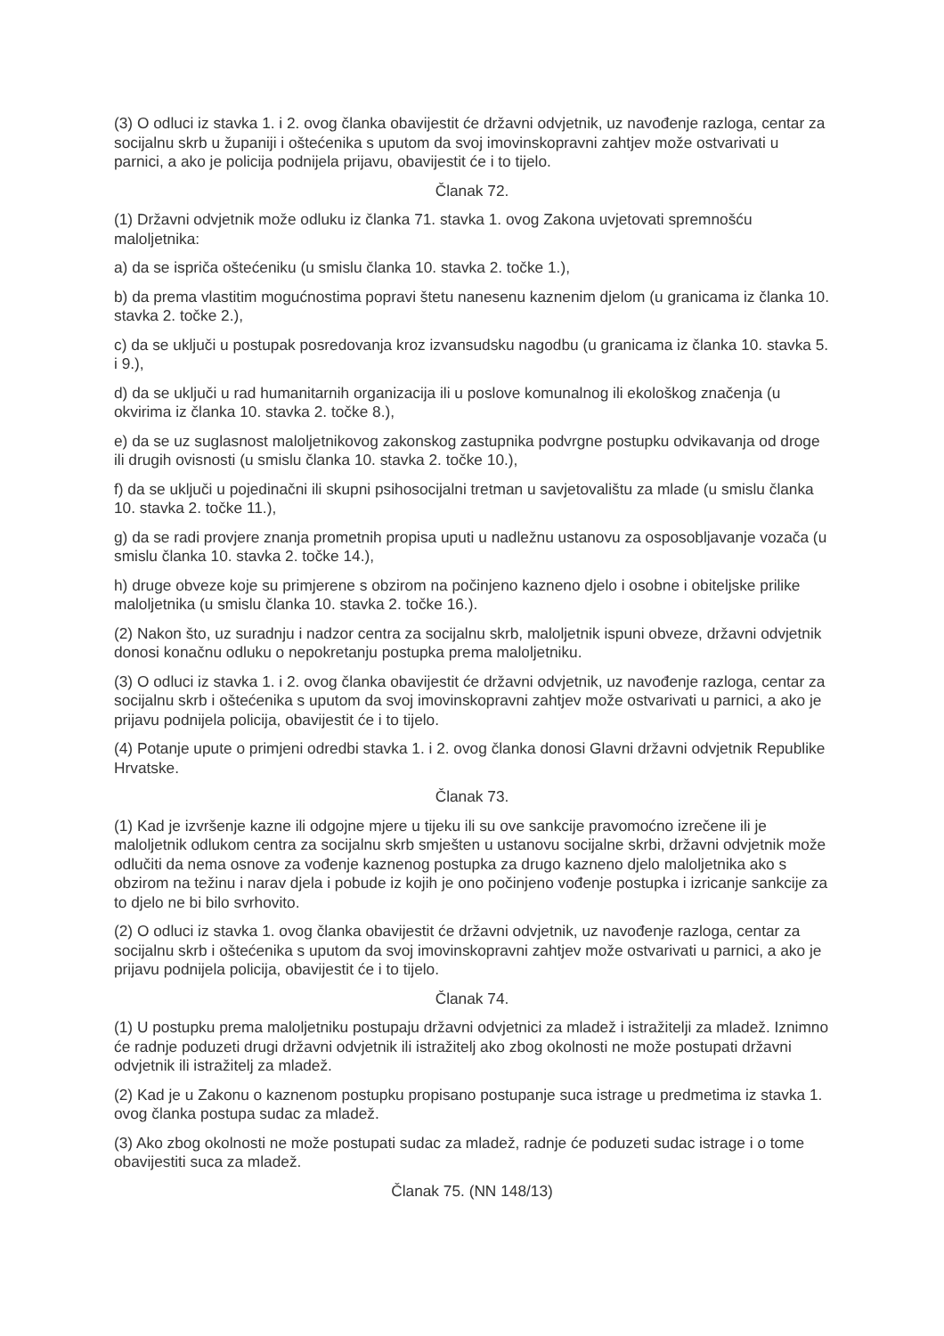(3) O odluci iz stavka 1. i 2. ovog članka obavijestit će državni odvjetnik, uz navođenje razloga, centar za socijalnu skrb u županiji i oštećenika s uputom da svoj imovinskopravni zahtjev može ostvarivati u parnici, a ako je policija podnijela prijavu, obavijestit će i to tijelo.
Članak 72.
(1) Državni odvjetnik može odluku iz članka 71. stavka 1. ovog Zakona uvjetovati spremnošću maloljetnika:
a) da se ispriča oštećeniku (u smislu članka 10. stavka 2. točke 1.),
b) da prema vlastitim mogućnostima popravi štetu nanesenu kaznenim djelom (u granicama iz članka 10. stavka 2. točke 2.),
c) da se uključi u postupak posredovanja kroz izvansudsku nagodbu (u granicama iz članka 10. stavka 5. i 9.),
d) da se uključi u rad humanitarnih organizacija ili u poslove komunalnog ili ekološkog značenja (u okvirima iz članka 10. stavka 2. točke 8.),
e) da se uz suglasnost maloljetnikovog zakonskog zastupnika podvrgne postupku odvikavanja od droge ili drugih ovisnosti (u smislu članka 10. stavka 2. točke 10.),
f) da se uključi u pojedinačni ili skupni psihosocijalni tretman u savjetovalištu za mlade (u smislu članka 10. stavka 2. točke 11.),
g) da se radi provjere znanja prometnih propisa uputi u nadležnu ustanovu za osposobljavanje vozača (u smislu članka 10. stavka 2. točke 14.),
h) druge obveze koje su primjerene s obzirom na počinjeno kazneno djelo i osobne i obiteljske prilike maloljetnika (u smislu članka 10. stavka 2. točke 16.).
(2) Nakon što, uz suradnju i nadzor centra za socijalnu skrb, maloljetnik ispuni obveze, državni odvjetnik donosi konačnu odluku o nepokretanju postupka prema maloljetniku.
(3) O odluci iz stavka 1. i 2. ovog članka obavijestit će državni odvjetnik, uz navođenje razloga, centar za socijalnu skrb i oštećenika s uputom da svoj imovinskopravni zahtjev može ostvarivati u parnici, a ako je prijavu podnijela policija, obavijestit će i to tijelo.
(4) Potanje upute o primjeni odredbi stavka 1. i 2. ovog članka donosi Glavni državni odvjetnik Republike Hrvatske.
Članak 73.
(1) Kad je izvršenje kazne ili odgojne mjere u tijeku ili su ove sankcije pravomoćno izrečene ili je maloljetnik odlukom centra za socijalnu skrb smješten u ustanovu socijalne skrbi, državni odvjetnik može odlučiti da nema osnove za vođenje kaznenog postupka za drugo kazneno djelo maloljetnika ako s obzirom na težinu i narav djela i pobude iz kojih je ono počinjeno vođenje postupka i izricanje sankcije za to djelo ne bi bilo svrhovito.
(2) O odluci iz stavka 1. ovog članka obavijestit će državni odvjetnik, uz navođenje razloga, centar za socijalnu skrb i oštećenika s uputom da svoj imovinskopravni zahtjev može ostvarivati u parnici, a ako je prijavu podnijela policija, obavijestit će i to tijelo.
Članak 74.
(1) U postupku prema maloljetniku postupaju državni odvjetnici za mladež i istražitelji za mladež. Iznimno će radnje poduzeti drugi državni odvjetnik ili istražitelj ako zbog okolnosti ne može postupati državni odvjetnik ili istražitelj za mladež.
(2) Kad je u Zakonu o kaznenom postupku propisano postupanje suca istrage u predmetima iz stavka 1. ovog članka postupa sudac za mladež.
(3) Ako zbog okolnosti ne može postupati sudac za mladež, radnje će poduzeti sudac istrage i o tome obavijestiti suca za mladež.
Članak 75. (NN 148/13)